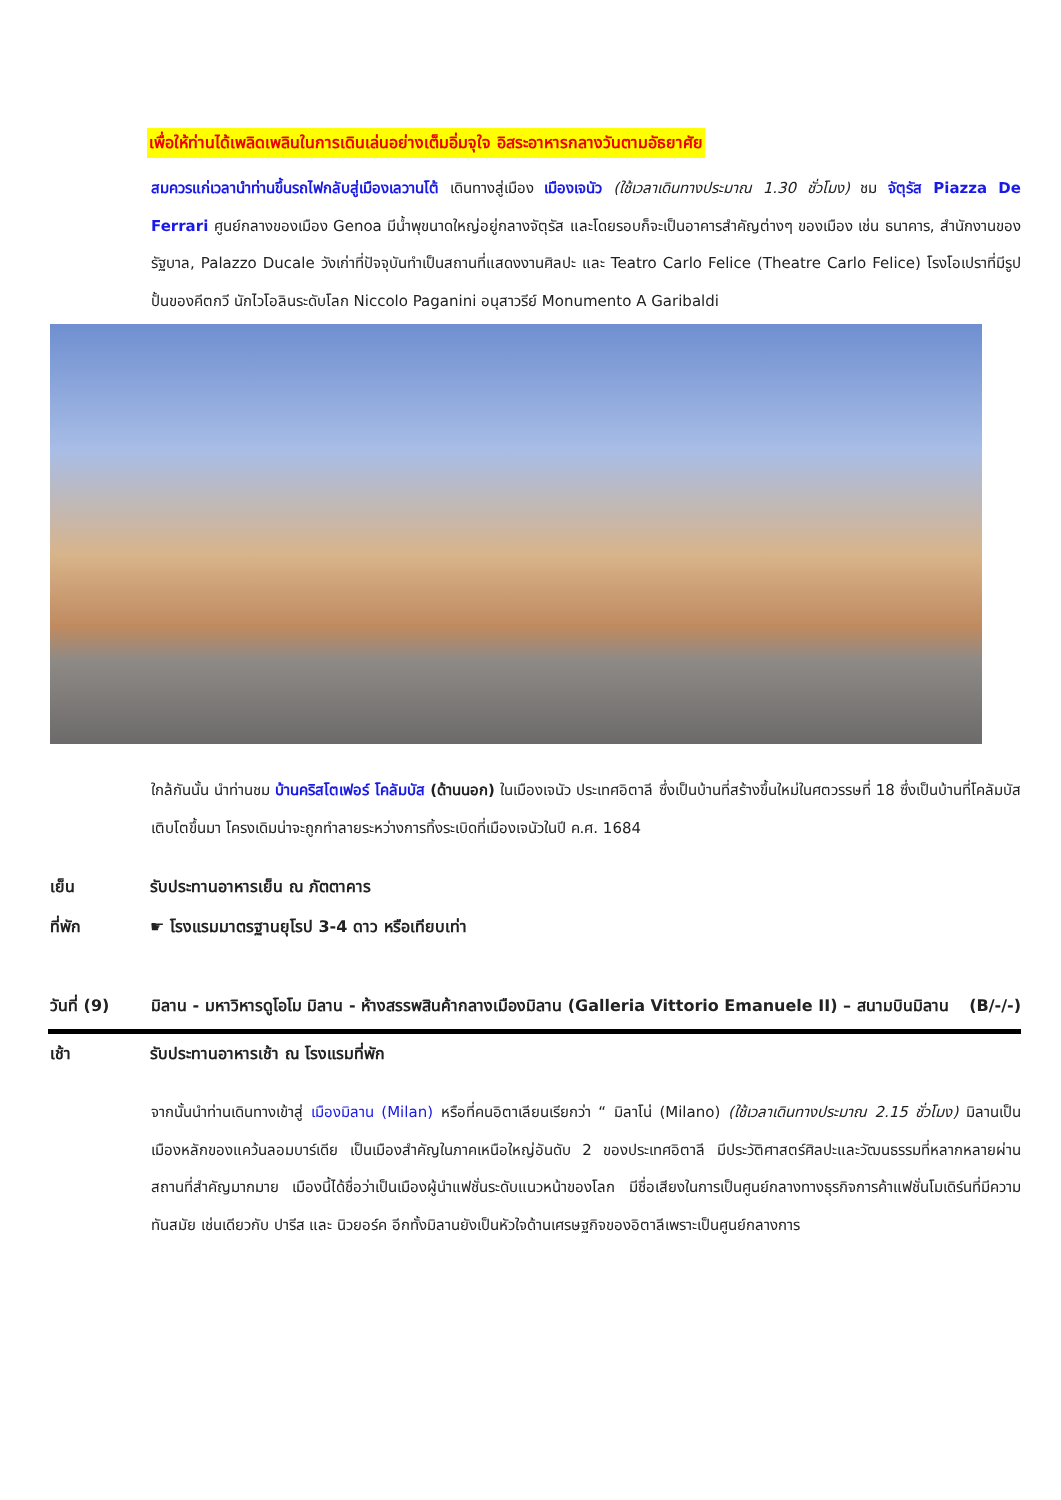เพื่อให้ท่านได้เพลิดเพลินในการเดินเล่นอย่างเต็มอิ่มจุใจ อิสระอาหารกลางวันตามอัธยาศัย
สมควรแก่เวลานำท่านขึ้นรถไฟกลับสู่เมืองเลวานโต้ เดินทางสู่เมือง เมืองเจนัว (ใช้เวลาเดินทางประมาณ 1.30 ชั่วโมง) ชม จัตุรัส Piazza De Ferrari ศูนย์กลางของเมือง Genoa มีน้ำพุขนาดใหญ่อยู่กลางจัตุรัส และโดยรอบก็จะเป็นอาคารสำคัญต่างๆ ของเมือง เช่น ธนาคาร, สำนักงานของรัฐบาล, Palazzo Ducale วังเก่าที่ปัจจุบันทำเป็นสถานที่แสดงงานศิลปะ และ Teatro Carlo Felice (Theatre Carlo Felice) โรงโอเปราที่มีรูปปั้นของคีตกวี นักไวโอลินระดับโลก Niccolo Paganini อนุสาวรีย์ Monumento A Garibaldi
ใกล้กันนั้น นำท่านชม บ้านคริสโตเฟอร์ โคลัมบัส (ด้านนอก) ในเมืองเจนัว ประเทศอิตาลี ซึ่งเป็นบ้านที่สร้างขึ้นใหม่ในศตวรรษที่ 18 ซึ่งเป็นบ้านที่โคลัมบัสเติบโตขึ้นมา โครงเดิมน่าจะถูกทำลายระหว่างการทิ้งระเบิดที่เมืองเจนัวในปี ค.ศ. 1684
เย็น รับประทานอาหารเย็น ณ ภัตตาคาร
ที่พัก ☛ โรงแรมมาตรฐานยุโรป 3-4 ดาว หรือเทียบเท่า
วันที่ (9) มิลาน - มหาวิหารดูโอโม มิลาน - ห้างสรรพสินค้ากลางเมืองมิลาน (Galleria Vittorio Emanuele II) – สนามบินมิลาน (B/-/-)
เช้า รับประทานอาหารเช้า ณ โรงแรมที่พัก
จากนั้นนำท่านเดินทางเข้าสู่ เมืองมิลาน (Milan) หรือที่คนอิตาเลียนเรียกว่า “ มิลาโน่ (Milano) (ใช้เวลาเดินทางประมาณ 2.15 ชั่วโมง) มิลานเป็นเมืองหลักของแคว้นลอมบาร์เดีย เป็นเมืองสำคัญในภาคเหนือใหญ่อันดับ 2 ของประเทศอิตาลี มีประวัติศาสตร์ศิลปะและวัฒนธรรมที่หลากหลายผ่านสถานที่สำคัญมากมาย เมืองนี้ได้ชื่อว่าเป็นเมืองผู้นำแฟชั่นระดับแนวหน้าของโลก มีชื่อเสียงในการเป็นศูนย์กลางทางธุรกิจการค้าแฟชั่นโมเดิร์นที่มีความทันสมัย เช่นเดียวกับ ปารีส และ นิวยอร์ค อีกทั้งมิลานยังเป็นหัวใจด้านเศรษฐกิจของอิตาลีเพราะเป็นศูนย์กลางการ